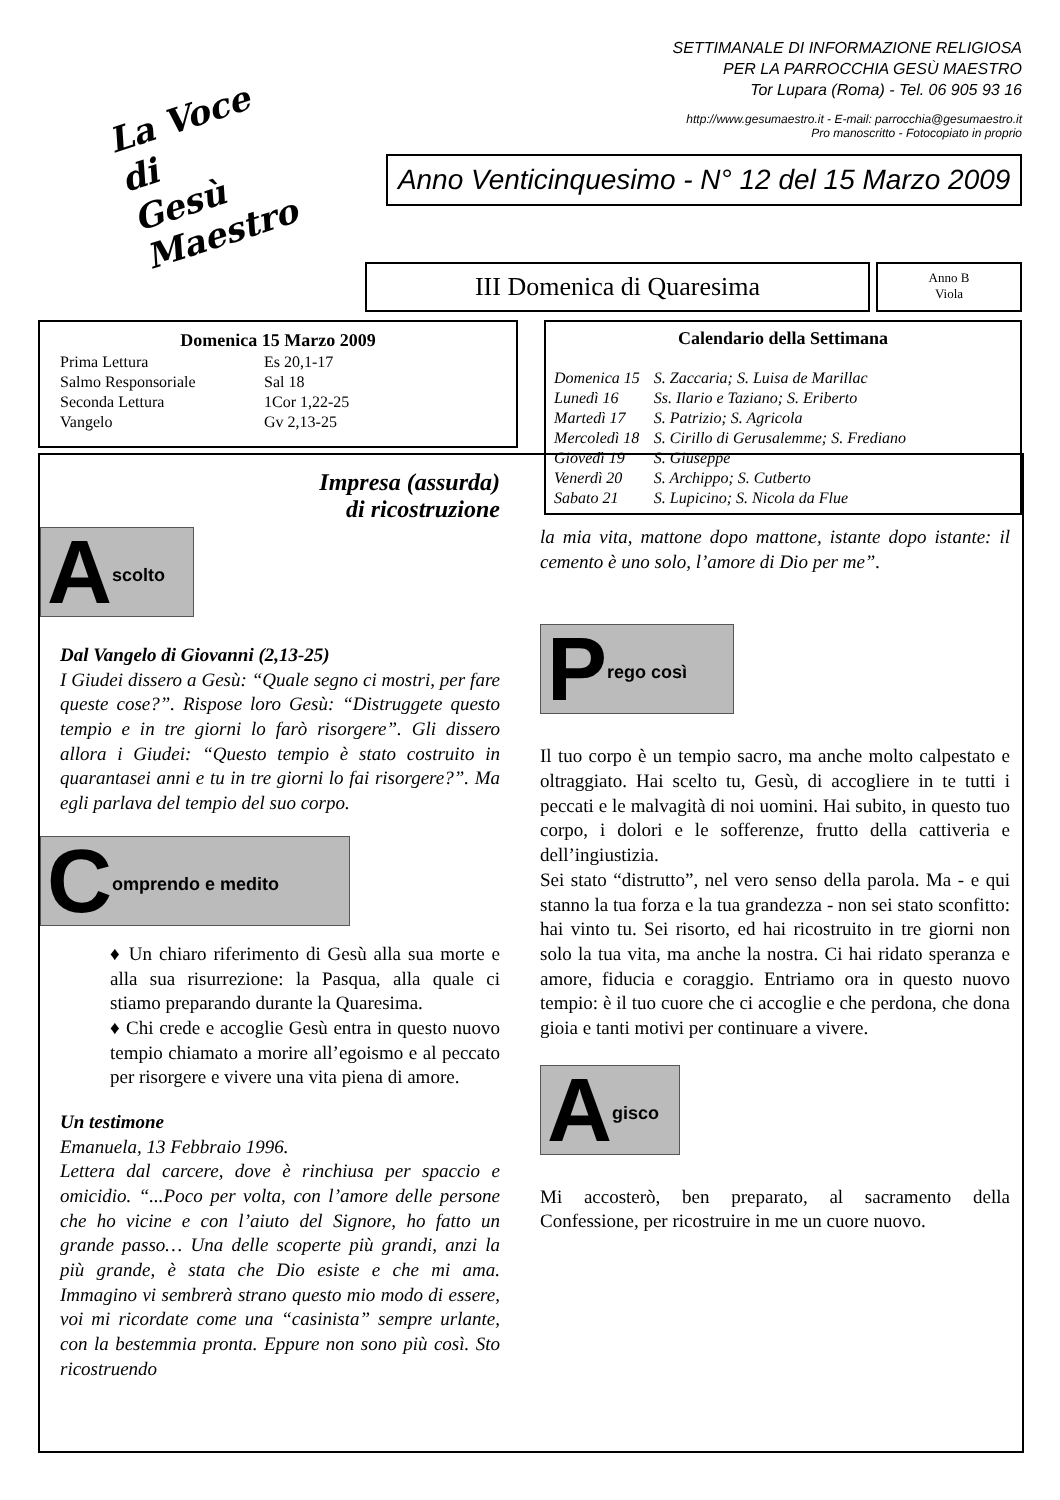La Voce
di
Gesù Maestro
SETTIMANALE DI INFORMAZIONE RELIGIOSA
PER LA PARROCCHIA GESÙ MAESTRO
Tor Lupara (Roma) - Tel. 06 905 93 16
http://www.gesumaestro.it - E-mail: parrocchia@gesumaestro.it
Pro manoscritto - Fotocopiato in proprio
Anno Venticinquesimo - N° 12 del 15 Marzo 2009
III Domenica di Quaresima
Anno B
Viola
Domenica 15 Marzo 2009
| Prima Lettura | Es 20,1-17 |
| Salmo Responsoriale | Sal 18 |
| Seconda Lettura | 1Cor 1,22-25 |
| Vangelo | Gv 2,13-25 |
Calendario della Settimana
| Domenica 15 | S. Zaccaria; S. Luisa de Marillac |
| Lunedì 16 | Ss. Ilario e Taziano; S. Eriberto |
| Martedì 17 | S. Patrizio; S. Agricola |
| Mercoledì 18 | S. Cirillo di Gerusalemme; S. Frediano |
| Giovedì 19 | S. Giuseppe |
| Venerdì 20 | S. Archippo; S. Cutberto |
| Sabato 21 | S. Lupicino; S. Nicola da Flue |
Impresa (assurda)
di ricostruzione
Ascolto
Dal Vangelo di Giovanni (2,13-25)
I Giudei dissero a Gesù: “Quale segno ci mostri, per fare queste cose?”. Rispose loro Gesù: “Distruggete questo tempio e in tre giorni lo farò risorgere”. Gli dissero allora i Giudei: “Questo tempio è stato costruito in quarantasei anni e tu in tre giorni lo fai risorgere?”. Ma egli parlava del tempio del suo corpo.
Comprendo e medito
♦ Un chiaro riferimento di Gesù alla sua morte e alla sua risurrezione: la Pasqua, alla quale ci stiamo preparando durante la Quaresima.
♦ Chi crede e accoglie Gesù entra in questo nuovo tempio chiamato a morire all’egoismo e al peccato per risorgere e vivere una vita piena di amore.
Un testimone
Emanuela, 13 Febbraio 1996.
Lettera dal carcere, dove è rinchiusa per spaccio e omicidio. “...Poco per volta, con l’amore delle persone che ho vicine e con l’aiuto del Signore, ho fatto un grande passo… Una delle scoperte più grandi, anzi la più grande, è stata che Dio esiste e che mi ama. Immagino vi sembrerà strano questo mio modo di essere, voi mi ricordate come una “casinista” sempre urlante, con la bestemmia pronta. Eppure non sono più così. Sto ricostruendo
la mia vita, mattone dopo mattone, istante dopo istante: il cemento è uno solo, l’amore di Dio per me”.
Prego così
Il tuo corpo è un tempio sacro, ma anche molto calpestato e oltraggiato. Hai scelto tu, Gesù, di accogliere in te tutti i peccati e le malvagità di noi uomini. Hai subito, in questo tuo corpo, i dolori e le sofferenze, frutto della cattiveria e dell’ingiustizia.
Sei stato “distrutto”, nel vero senso della parola. Ma - e qui stanno la tua forza e la tua grandezza - non sei stato sconfitto: hai vinto tu. Sei risorto, ed hai ricostruito in tre giorni non solo la tua vita, ma anche la nostra. Ci hai ridato speranza e amore, fiducia e coraggio. Entriamo ora in questo nuovo tempio: è il tuo cuore che ci accoglie e che perdona, che dona gioia e tanti motivi per continuare a vivere.
Agisco
Mi accosterò, ben preparato, al sacramento della Confessione, per ricostruire in me un cuore nuovo.